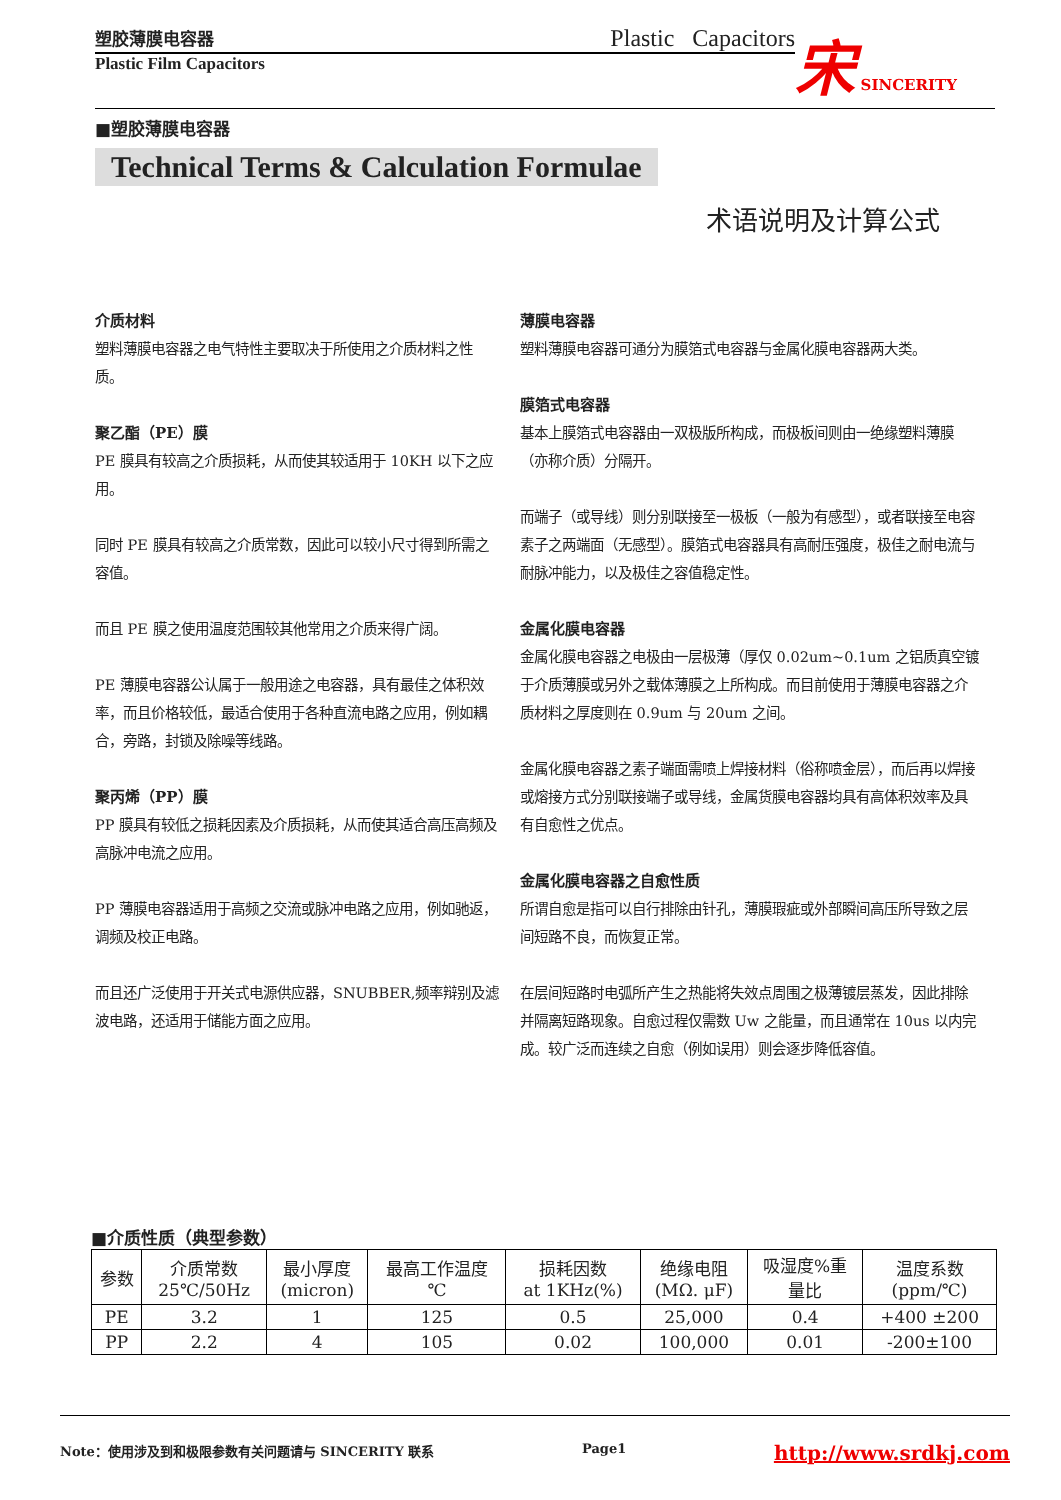塑胶薄膜电容器 Plastic Capacitors
Plastic Film Capacitors
宋 SINCERITY
■塑胶薄膜电容器
Technical Terms & Calculation Formulae
术语说明及计算公式
介质材料
塑料薄膜电容器之电气特性主要取决于所使用之介质材料之性质。
聚乙酯（PE）膜
PE 膜具有较高之介质损耗，从而使其较适用于 10KH 以下之应用。
同时 PE 膜具有较高之介质常数，因此可以较小尺寸得到所需之容值。
而且 PE 膜之使用温度范围较其他常用之介质来得广阔。
PE 薄膜电容器公认属于一般用途之电容器，具有最佳之体积效率，而且价格较低，最适合使用于各种直流电路之应用，例如耦合，旁路，封锁及除噪等线路。
聚丙烯（PP）膜
PP 膜具有较低之损耗因素及介质损耗，从而使其适合高压高频及高脉冲电流之应用。
PP 薄膜电容器适用于高频之交流或脉冲电路之应用，例如驰返，调频及校正电路。
而且还广泛使用于开关式电源供应器，SNUBBER,频率辩别及滤波电路，还适用于储能方面之应用。
薄膜电容器
塑料薄膜电容器可通分为膜箔式电容器与金属化膜电容器两大类。
膜箔式电容器
基本上膜箔式电容器由一双极版所构成，而极板间则由一绝缘塑料薄膜（亦称介质）分隔开。
而端子（或导线）则分别联接至一极板（一般为有感型），或者联接至电容素子之两端面（无感型）。膜箔式电容器具有高耐压强度，极佳之耐电流与耐脉冲能力，以及极佳之容值稳定性。
金属化膜电容器
金属化膜电容器之电极由一层极薄（厚仅 0.02um~0.1um 之铝质真空镀于介质薄膜或另外之载体薄膜之上所构成。而目前使用于薄膜电容器之介质材料之厚度则在 0.9um 与 20um 之间。
金属化膜电容器之素子端面需喷上焊接材料（俗称喷金层），而后再以焊接或熔接方式分别联接端子或导线，金属货膜电容器均具有高体积效率及具有自愈性之优点。
金属化膜电容器之自愈性质
所谓自愈是指可以自行排除由针孔，薄膜瑕疵或外部瞬间高压所导致之层间短路不良，而恢复正常。
在层间短路时电弧所产生之热能将失效点周围之极薄镀层蒸发，因此排除并隔离短路现象。自愈过程仅需数 Uw 之能量，而且通常在 10us 以内完成。较广泛而连续之自愈（例如误用）则会逐步降低容值。
■介质性质（典型参数）
| 参数 | 介质常数 25℃/50Hz | 最小厚度 (micron) | 最高工作温度 ℃ | 损耗因数 at 1KHz(%) | 绝缘电阻 (MΩ. μF) | 吸湿度%重 量比 | 温度系数 (ppm/℃) |
| --- | --- | --- | --- | --- | --- | --- | --- |
| PE | 3.2 | 1 | 125 | 0.5 | 25,000 | 0.4 | +400 ±200 |
| PP | 2.2 | 4 | 105 | 0.02 | 100,000 | 0.01 | -200±100 |
Note：使用涉及到和极限参数有关问题请与 SINCERITY 联系 Page1 http://www.srdkj.com